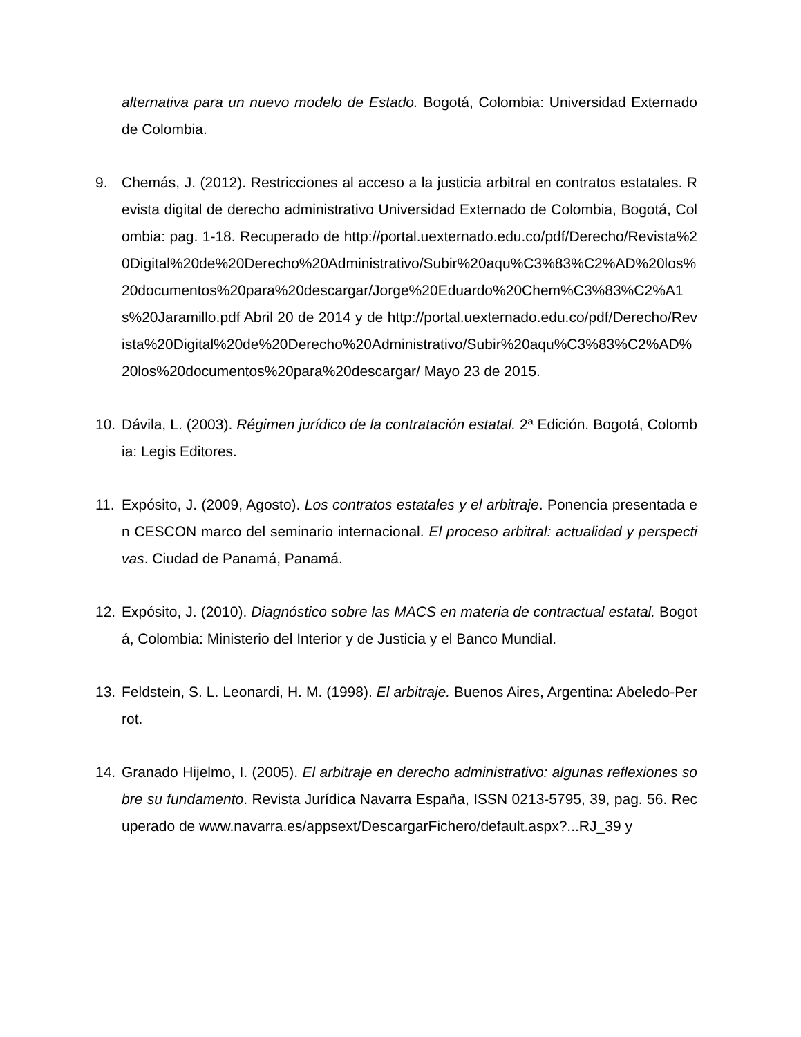alternativa para un nuevo modelo de Estado. Bogotá, Colombia: Universidad Externado de Colombia.
9. Chemás, J. (2012). Restricciones al acceso a la justicia arbitral en contratos estatales. Revista digital de derecho administrativo Universidad Externado de Colombia, Bogotá, Colombia: pag. 1-18. Recuperado de http://portal.uexternado.edu.co/pdf/Derecho/Revista%20Digital%20de%20Derecho%20Administrativo/Subir%20aqu%C3%83%C2%AD%20los%20documentos%20para%20descargar/Jorge%20Eduardo%20Chem%C3%83%C2%A1s%20Jaramillo.pdf Abril 20 de 2014 y de http://portal.uexternado.edu.co/pdf/Derecho/Revista%20Digital%20de%20Derecho%20Administrativo/Subir%20aqu%C3%83%C2%AD%20los%20documentos%20para%20descargar/ Mayo 23 de 2015.
10. Dávila, L. (2003). Régimen jurídico de la contratación estatal. 2ª Edición. Bogotá, Colombia: Legis Editores.
11. Expósito, J. (2009, Agosto). Los contratos estatales y el arbitraje. Ponencia presentada en CESCON marco del seminario internacional. El proceso arbitral: actualidad y perspectivas. Ciudad de Panamá, Panamá.
12. Expósito, J. (2010). Diagnóstico sobre las MACS en materia de contractual estatal. Bogotá, Colombia: Ministerio del Interior y de Justicia y el Banco Mundial.
13. Feldstein, S. L. Leonardi, H. M. (1998). El arbitraje. Buenos Aires, Argentina: Abeledo-Perrot.
14. Granado Hijelmo, I. (2005). El arbitraje en derecho administrativo: algunas reflexiones sobre su fundamento. Revista Jurídica Navarra España, ISSN 0213-5795, 39, pag. 56. Recuperado de www.navarra.es/appsext/DescargarFichero/default.aspx?...RJ_39 y